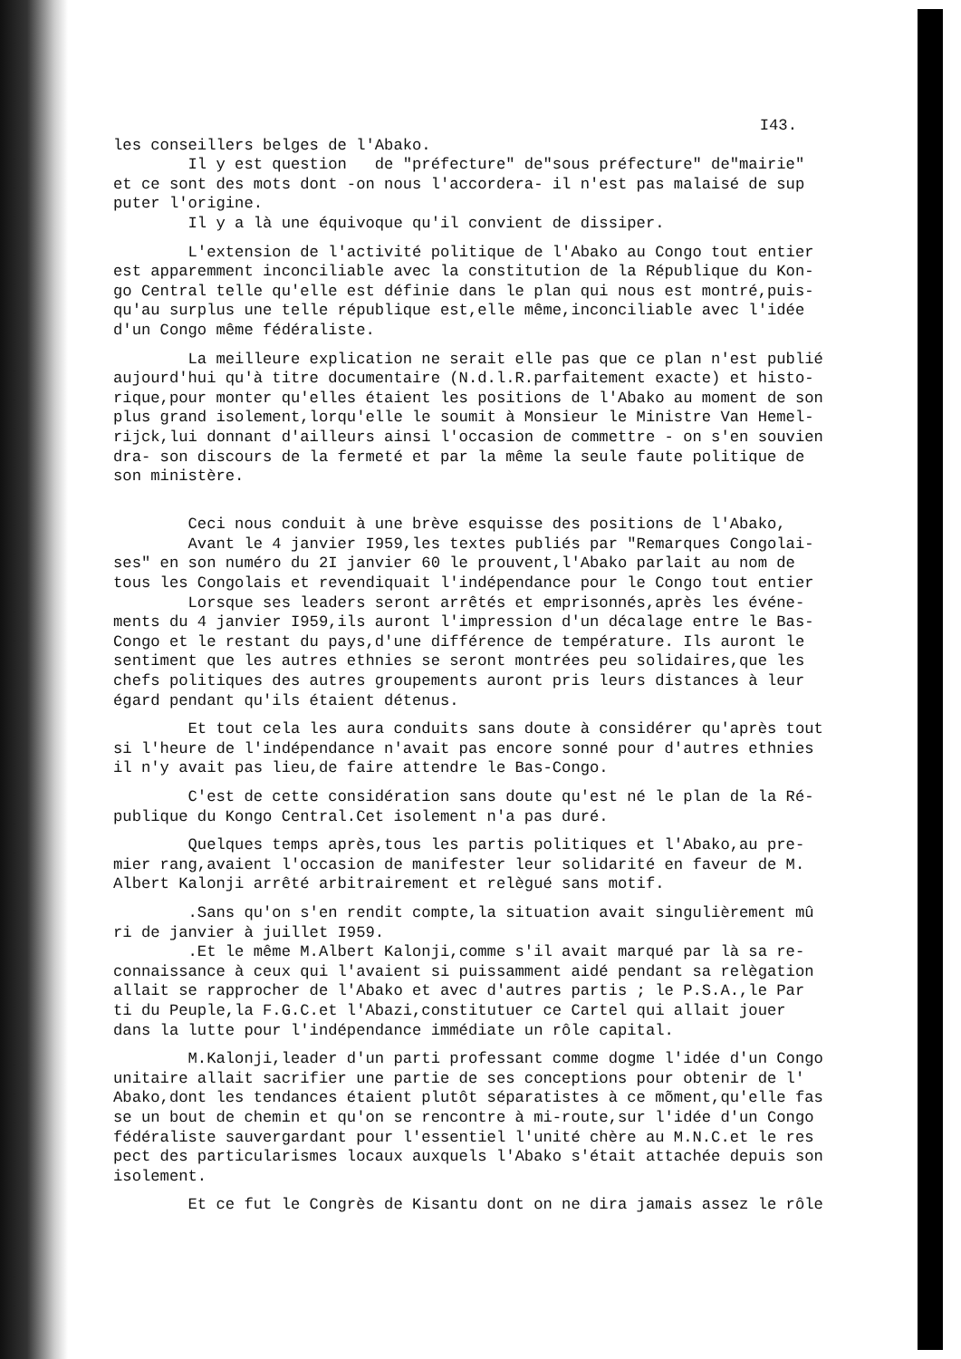I43.
les conseillers belges de l'Abako. Il y est question de "préfecture" de"sous préfecture" de"mairie" et ce sont des mots dont -on nous l'accordera- il n'est pas malaisé de sup puter l'origine. Il y a là une équivoque qu'il convient de dissiper.
L'extension de l'activité politique de l'Abako au Congo tout entier est apparemment inconciliable avec la constitution de la République du Kon- go Central telle qu'elle est définie dans le plan qui nous est montré,puis- qu'au surplus une telle république est,elle même,inconciliable avec l'idée d'un Congo même fédéraliste.
La meilleure explication ne serait elle pas que ce plan n'est publié aujourd'hui qu'à titre documentaire (N.d.l.R.parfaitement exacte) et histo- rique,pour monter qu'elles étaient les positions de l'Abako au moment de son plus grand isolement,lorqu'elle le soumit à Monsieur le Ministre Van Hemel- rijck,lui donnant d'ailleurs ainsi l'occasion de commettre - on s'en souvien dra- son discours de la fermeté et par la même la seule faute politique de son ministère.
Ceci nous conduit à une brève esquisse des positions de l'Abako, Avant le 4 janvier I959,les textes publiés par "Remarques Congolai- ses" en son numéro du 2I janvier 60 le prouvent,l'Abako parlait au nom de tous les Congolais et revendiquait l'indépendance pour le Congo tout entier Lorsque ses leaders seront arrêtés et emprisonnés,après les événe- ments du 4 janvier I959,ils auront l'impression d'un décalage entre le Bas- Congo et le restant du pays,d'une différence de température. Ils auront le sentiment que les autres ethnies se seront montrées peu solidaires,que les chefs politiques des autres groupements auront pris leurs distances à leur égard pendant qu'ils étaient détenus.
Et tout cela les aura conduits sans doute à considérer qu'après tout si l'heure de l'indépendance n'avait pas encore sonné pour d'autres ethnies il n'y avait pas lieu,de faire attendre le Bas-Congo.
C'est de cette considération sans doute qu'est né le plan de la Ré- publique du Kongo Central.Cet isolement n'a pas duré.
Quelques temps après,tous les partis politiques et l'Abako,au pre- mier rang,avaient l'occasion de manifester leur solidarité en faveur de M. Albert Kalonji arrêté arbitrairement et relègué sans motif.
.Sans qu'on s'en rendit compte,la situation avait singulièrement mû ri de janvier à juillet I959. .Et le même M.Albert Kalonji,comme s'il avait marqué par là sa re- connaissance à ceux qui l'avaient si puissamment aidé pendant sa relègation allait se rapprocher de l'Abako et avec d'autres partis ; le P.S.A.,le Par ti du Peuple,la F.G.C.et l'Abazi,constitutuer ce Cartel qui allait jouer dans la lutte pour l'indépendance immédiate un rôle capital.
M.Kalonji,leader d'un parti professant comme dogme l'idée d'un Congo unitaire allait sacrifier une partie de ses conceptions pour obtenir de l' Abako,dont les tendances étaient plutôt séparatistes à ce mõment,qu'elle fas se un bout de chemin et qu'on se rencontre à mi-route,sur l'idée d'un Congo fédéraliste sauvergardant pour l'essentiel l'unité chère au M.N.C.et le res pect des particularismes locaux auxquels l'Abako s'était attachée depuis son isolement.
Et ce fut le Congrès de Kisantu dont on ne dira jamais assez le rôle